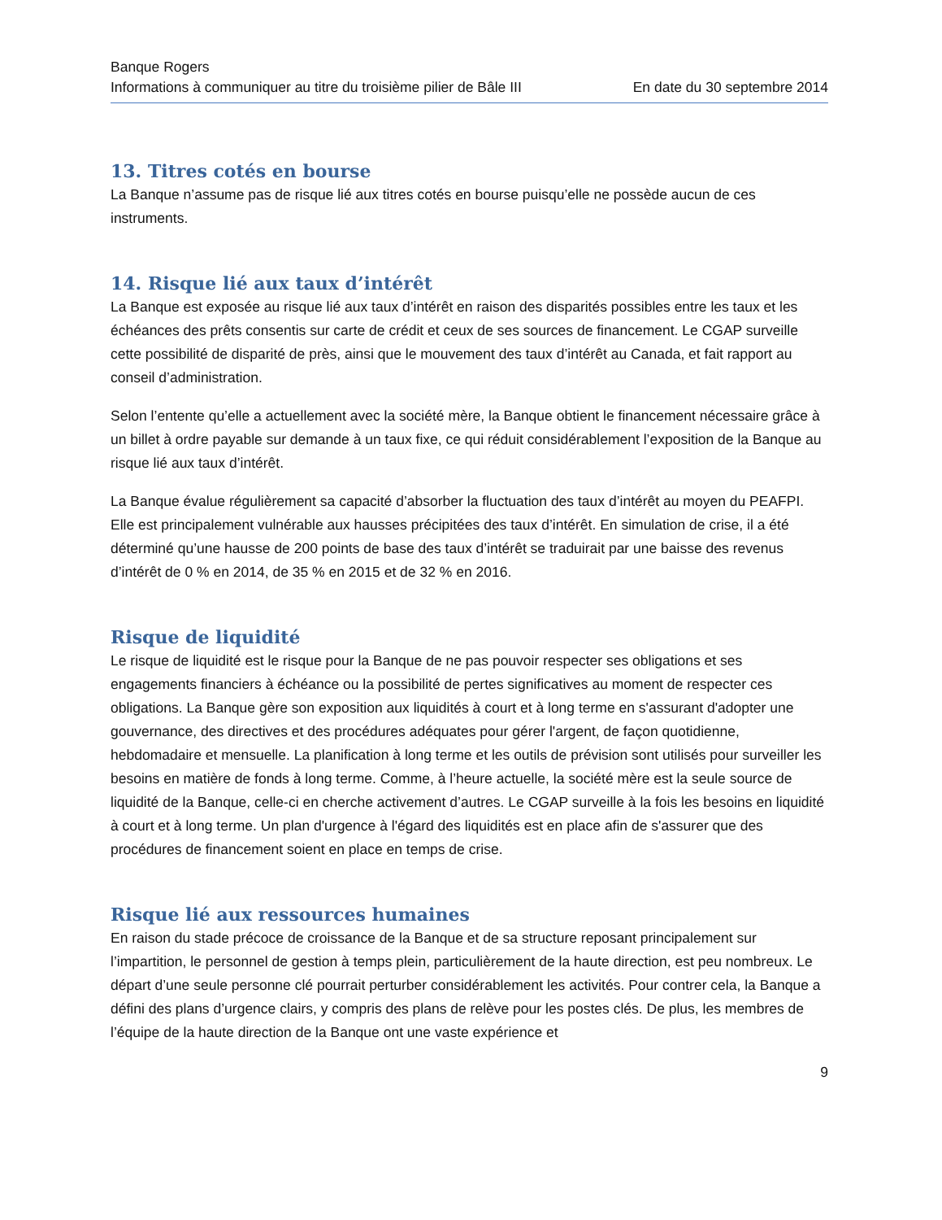Banque Rogers
Informations à communiquer au titre du troisième pilier de Bâle III En date du 30 septembre 2014
13. Titres cotés en bourse
La Banque n’assume pas de risque lié aux titres cotés en bourse puisqu’elle ne possède aucun de ces instruments.
14. Risque lié aux taux d’intérêt
La Banque est exposée au risque lié aux taux d’intérêt en raison des disparités possibles entre les taux et les échéances des prêts consentis sur carte de crédit et ceux de ses sources de financement. Le CGAP surveille cette possibilité de disparité de près, ainsi que le mouvement des taux d’intérêt au Canada, et fait rapport au conseil d’administration.
Selon l’entente qu’elle a actuellement avec la société mère, la Banque obtient le financement nécessaire grâce à un billet à ordre payable sur demande à un taux fixe, ce qui réduit considérablement l’exposition de la Banque au risque lié aux taux d’intérêt.
La Banque évalue régulièrement sa capacité d’absorber la fluctuation des taux d’intérêt au moyen du PEAFPI. Elle est principalement vulnérable aux hausses précipitées des taux d’intérêt. En simulation de crise, il a été déterminé qu’une hausse de 200 points de base des taux d’intérêt se traduirait par une baisse des revenus d’intérêt de 0 % en 2014, de 35 % en 2015 et de 32 % en 2016.
Risque de liquidité
Le risque de liquidité est le risque pour la Banque de ne pas pouvoir respecter ses obligations et ses engagements financiers à échéance ou la possibilité de pertes significatives au moment de respecter ces obligations. La Banque gère son exposition aux liquidités à court et à long terme en s'assurant d'adopter une gouvernance, des directives et des procédures adéquates pour gérer l'argent, de façon quotidienne, hebdomadaire et mensuelle. La planification à long terme et les outils de prévision sont utilisés pour surveiller les besoins en matière de fonds à long terme. Comme, à l’heure actuelle, la société mère est la seule source de liquidité de la Banque, celle-ci en cherche activement d’autres. Le CGAP surveille à la fois les besoins en liquidité à court et à long terme. Un plan d'urgence à l'égard des liquidités est en place afin de s'assurer que des procédures de financement soient en place en temps de crise.
Risque lié aux ressources humaines
En raison du stade précoce de croissance de la Banque et de sa structure reposant principalement sur l’impartition, le personnel de gestion à temps plein, particulièrement de la haute direction, est peu nombreux. Le départ d’une seule personne clé pourrait perturber considérablement les activités. Pour contrer cela, la Banque a défini des plans d’urgence clairs, y compris des plans de relève pour les postes clés. De plus, les membres de l’équipe de la haute direction de la Banque ont une vaste expérience et
9